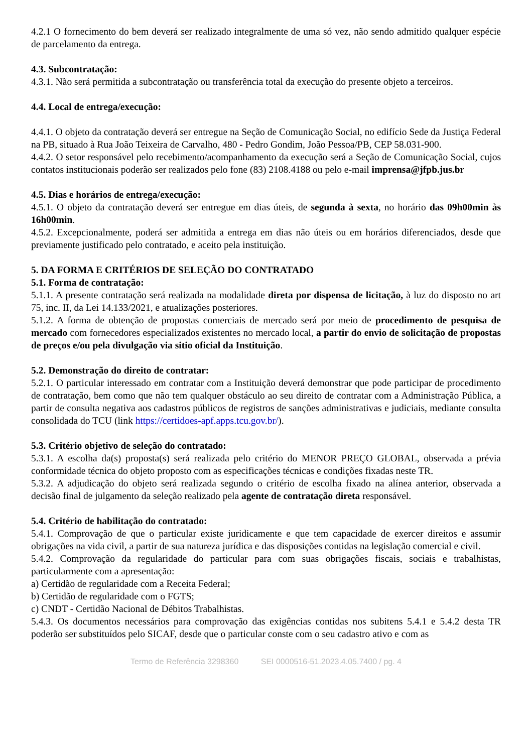4.2.1 O fornecimento do bem deverá ser realizado integralmente de uma só vez, não sendo admitido qualquer espécie de parcelamento da entrega.
4.3. Subcontratação:
4.3.1. Não será permitida a subcontratação ou transferência total da execução do presente objeto a terceiros.
4.4. Local de entrega/execução:
4.4.1. O objeto da contratação deverá ser entregue na Seção de Comunicação Social, no edifício Sede da Justiça Federal na PB, situado à Rua João Teixeira de Carvalho, 480 - Pedro Gondim, João Pessoa/PB, CEP 58.031-900.
4.4.2. O setor responsável pelo recebimento/acompanhamento da execução será a Seção de Comunicação Social, cujos contatos institucionais poderão ser realizados pelo fone (83) 2108.4188 ou pelo e-mail imprensa@jfpb.jus.br
4.5. Dias e horários de entrega/execução:
4.5.1. O objeto da contratação deverá ser entregue em dias úteis, de segunda à sexta, no horário das 09h00min às 16h00min.
4.5.2. Excepcionalmente, poderá ser admitida a entrega em dias não úteis ou em horários diferenciados, desde que previamente justificado pelo contratado, e aceito pela instituição.
5. DA FORMA E CRITÉRIOS DE SELEÇÃO DO CONTRATADO
5.1. Forma de contratação:
5.1.1. A presente contratação será realizada na modalidade direta por dispensa de licitação, à luz do disposto no art 75, inc. II, da Lei 14.133/2021, e atualizações posteriores.
5.1.2. A forma de obtenção de propostas comerciais de mercado será por meio de procedimento de pesquisa de mercado com fornecedores especializados existentes no mercado local, a partir do envio de solicitação de propostas de preços e/ou pela divulgação via sitio oficial da Instituição.
5.2. Demonstração do direito de contratar:
5.2.1. O particular interessado em contratar com a Instituição deverá demonstrar que pode participar de procedimento de contratação, bem como que não tem qualquer obstáculo ao seu direito de contratar com a Administração Pública, a partir de consulta negativa aos cadastros públicos de registros de sanções administrativas e judiciais, mediante consulta consolidada do TCU (link https://certidoes-apf.apps.tcu.gov.br/).
5.3. Critério objetivo de seleção do contratado:
5.3.1. A escolha da(s) proposta(s) será realizada pelo critério do MENOR PREÇO GLOBAL, observada a prévia conformidade técnica do objeto proposto com as especificações técnicas e condições fixadas neste TR.
5.3.2. A adjudicação do objeto será realizada segundo o critério de escolha fixado na alínea anterior, observada a decisão final de julgamento da seleção realizado pela agente de contratação direta responsável.
5.4. Critério de habilitação do contratado:
5.4.1. Comprovação de que o particular existe juridicamente e que tem capacidade de exercer direitos e assumir obrigações na vida civil, a partir de sua natureza jurídica e das disposições contidas na legislação comercial e civil.
5.4.2. Comprovação da regularidade do particular para com suas obrigações fiscais, sociais e trabalhistas, particularmente com a apresentação:
a) Certidão de regularidade com a Receita Federal;
b) Certidão de regularidade com o FGTS;
c) CNDT - Certidão Nacional de Débitos Trabalhistas.
5.4.3. Os documentos necessários para comprovação das exigências contidas nos subitens 5.4.1 e 5.4.2 desta TR poderão ser substituídos pelo SICAF, desde que o particular conste com o seu cadastro ativo e com as
Termo de Referência 3298360 SEI 0000516-51.2023.4.05.7400 / pg. 4